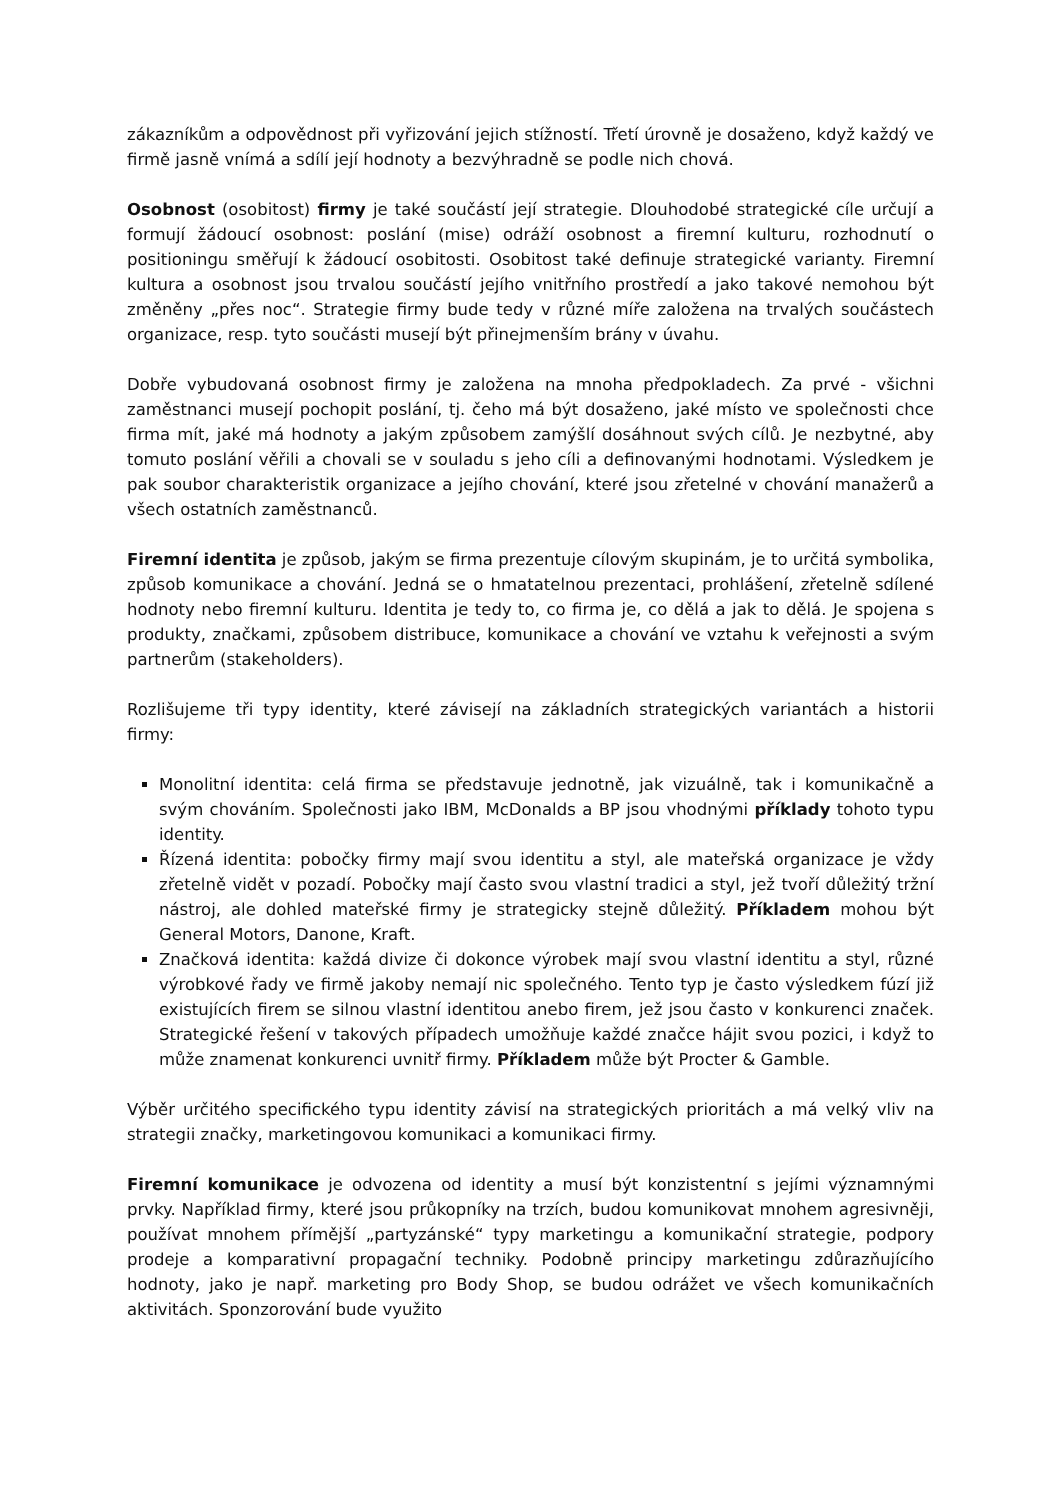zákazníkům a odpovědnost při vyřizování jejich stížností. Třetí úrovně je dosaženo, když každý ve firmě jasně vnímá a sdílí její hodnoty a bezvýhradně se podle nich chová.
Osobnost (osobitost) firmy je také součástí její strategie. Dlouhodobé strategické cíle určují a formují žádoucí osobnost: poslání (mise) odráží osobnost a firemní kulturu, rozhodnutí o positioningu směřují k žádoucí osobitosti. Osobitost také definuje strategické varianty. Firemní kultura a osobnost jsou trvalou součástí jejího vnitřního prostředí a jako takové nemohou být změněny „přes noc“. Strategie firmy bude tedy v různé míře založena na trvalých součástech organizace, resp. tyto součásti musejí být přinejmenším brány v úvahu.
Dobře vybudovaná osobnost firmy je založena na mnoha předpokladech. Za prvé - všichni zaměstnanci musejí pochopit poslání, tj. čeho má být dosaženo, jaké místo ve společnosti chce firma mít, jaké má hodnoty a jakým způsobem zamýšlí dosáhnout svých cílů. Je nezbytné, aby tomuto poslání věřili a chovali se v souladu s jeho cíli a definovanými hodnotami. Výsledkem je pak soubor charakteristik organizace a jejího chování, které jsou zřetelné v chování manažerů a všech ostatních zaměstnanců.
Firemní identita je způsob, jakým se firma prezentuje cílovým skupinám, je to určitá symbolika, způsob komunikace a chování. Jedná se o hmatatelnou prezentaci, prohlášení, zřetelně sdílené hodnoty nebo firemní kulturu. Identita je tedy to, co firma je, co dělá a jak to dělá. Je spojena s produkty, značkami, způsobem distribuce, komunikace a chování ve vztahu k veřejnosti a svým partnerům (stakeholders).
Rozlišujeme tři typy identity, které závisejí na základních strategických variantách a historii firmy:
Monolitní identita: celá firma se představuje jednotně, jak vizuálně, tak i komunikačně a svým chováním. Společnosti jako IBM, McDonalds a BP jsou vhodnými příklady tohoto typu identity.
Řízená identita: pobočky firmy mají svou identitu a styl, ale mateřská organizace je vždy zřetelně vidět v pozadí. Pobočky mají často svou vlastní tradici a styl, jež tvoří důležitý tržní nástroj, ale dohled mateřské firmy je strategicky stejně důležitý. Příkladem mohou být General Motors, Danone, Kraft.
Značková identita: každá divize či dokonce výrobek mají svou vlastní identitu a styl, různé výrobkové řady ve firmě jakoby nemají nic společného. Tento typ je často výsledkem fúzí již existujících firem se silnou vlastní identitou anebo firem, jež jsou často v konkurenci značek. Strategické řešení v takových případech umožňuje každé značce hájit svou pozici, i když to může znamenat konkurenci uvnitř firmy. Příkladem může být Procter & Gamble.
Výběr určitého specifického typu identity závisí na strategických prioritách a má velký vliv na strategii značky, marketingovou komunikaci a komunikaci firmy.
Firemní komunikace je odvozena od identity a musí být konzistentní s jejími významnými prvky. Například firmy, které jsou průkopníky na trzích, budou komunikovat mnohem agresivněji, používat mnohem přímější „partyzánské“ typy marketingu a komunikační strategie, podpory prodeje a komparativní propagační techniky. Podobně principy marketingu zdůrazňujícího hodnoty, jako je např. marketing pro Body Shop, se budou odrážet ve všech komunikačních aktivitách. Sponzorování bude využito